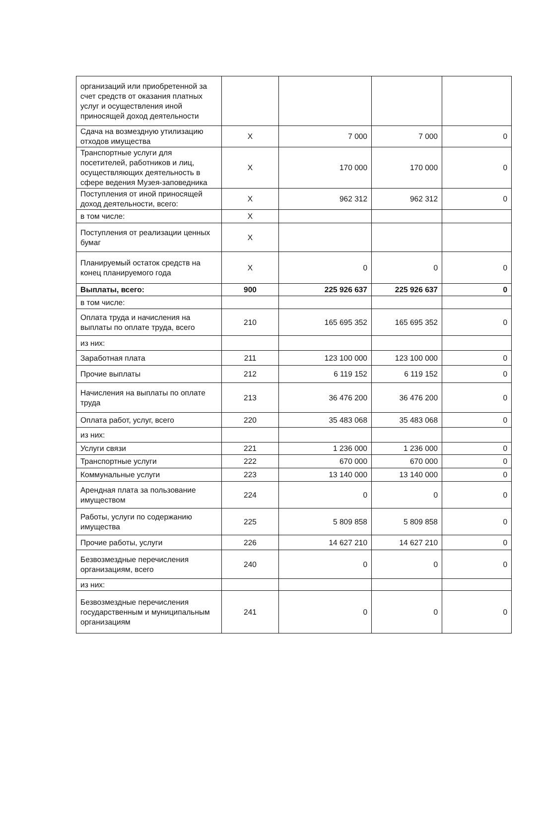| организаций или приобретенной за счет средств от оказания платных услуг и осуществления иной приносящей доход деятельности | | | | |
| Сдача на возмездную утилизацию отходов имущества | X | 7 000 | 7 000 | 0 |
| Транспортные услуги для посетителей, работников и лиц, осуществляющих деятельность в сфере ведения Музея-заповедника | X | 170 000 | 170 000 | 0 |
| Поступления от иной приносящей доход деятельности, всего: | X | 962 312 | 962 312 | 0 |
| в том числе: | X | | | |
| Поступления от реализации ценных бумаг | X | | | |
| Планируемый остаток средств на конец планируемого года | X | 0 | 0 | 0 |
| Выплаты, всего: | 900 | 225 926 637 | 225 926 637 | 0 |
| в том числе: | | | | |
| Оплата труда и начисления на выплаты по оплате труда, всего | 210 | 165 695 352 | 165 695 352 | 0 |
| из них: | | | | |
| Заработная плата | 211 | 123 100 000 | 123 100 000 | 0 |
| Прочие выплаты | 212 | 6 119 152 | 6 119 152 | 0 |
| Начисления на выплаты по оплате труда | 213 | 36 476 200 | 36 476 200 | 0 |
| Оплата работ, услуг, всего | 220 | 35 483 068 | 35 483 068 | 0 |
| из них: | | | | |
| Услуги связи | 221 | 1 236 000 | 1 236 000 | 0 |
| Транспортные услуги | 222 | 670 000 | 670 000 | 0 |
| Коммунальные услуги | 223 | 13 140 000 | 13 140 000 | 0 |
| Арендная плата за пользование имуществом | 224 | 0 | 0 | 0 |
| Работы, услуги по содержанию имущества | 225 | 5 809 858 | 5 809 858 | 0 |
| Прочие работы, услуги | 226 | 14 627 210 | 14 627 210 | 0 |
| Безвозмездные перечисления организациям, всего | 240 | 0 | 0 | 0 |
| из них: | | | | |
| Безвозмездные перечисления государственным и муниципальным организациям | 241 | 0 | 0 | 0 |